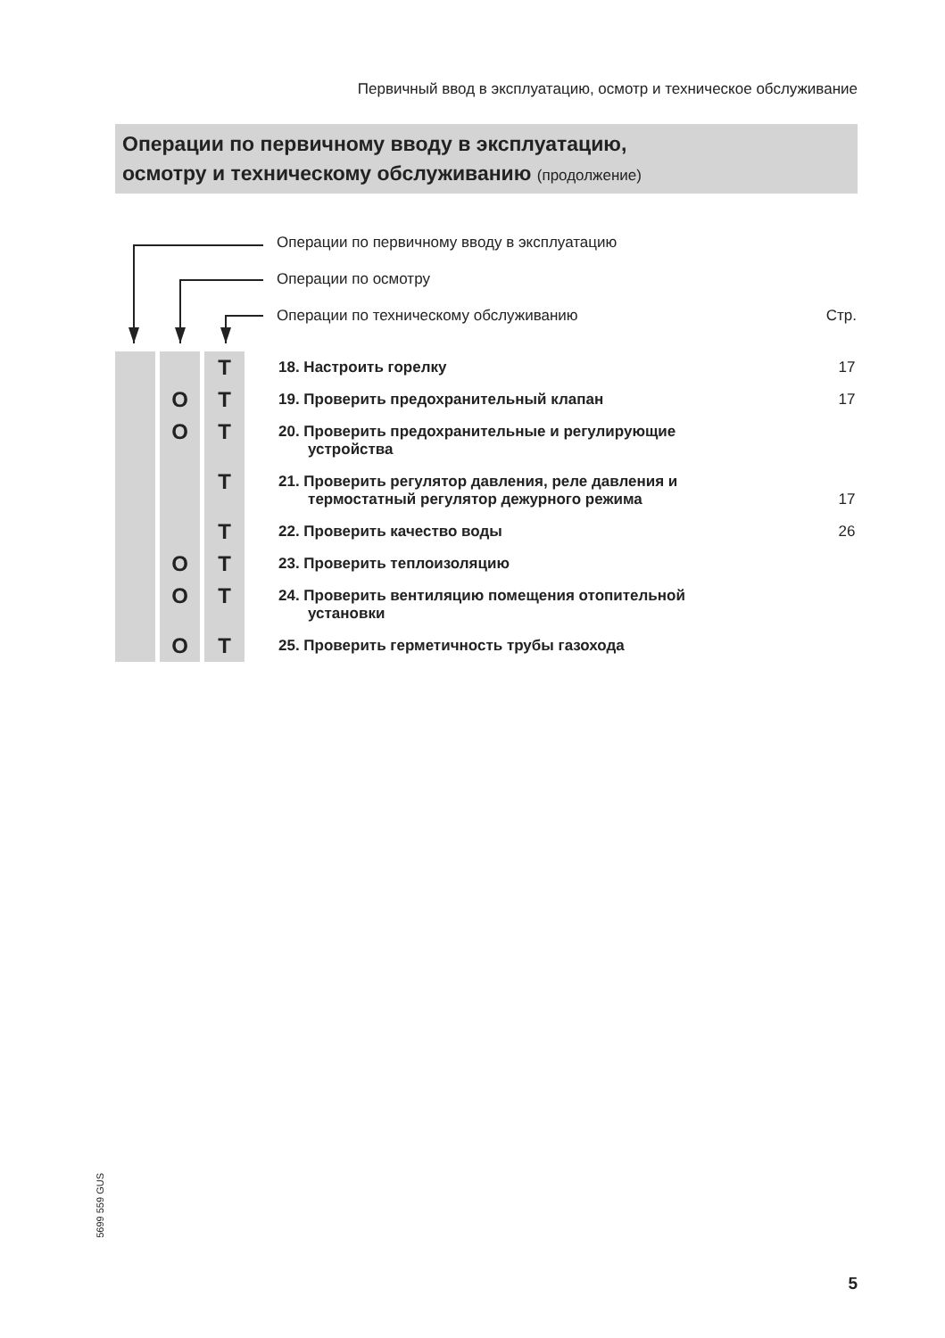Первичный ввод в эксплуатацию, осмотр и техническое обслуживание
Операции по первичному вводу в эксплуатацию,
осмотру и техническому обслуживанию (продолжение)
Операции по первичному вводу в эксплуатацию
Операции по осмотру
Операции по техническому обслуживанию Стр.
| | | Т | | 18. Настроить горелку | 17 |
| | O | Т | | 19. Проверить предохранительный клапан | 17 |
| | O | Т | | 20. Проверить предохранительные и регулирующие устройства | |
| | | Т | | 21. Проверить регулятор давления, реле давления и термостатный регулятор дежурного режима | 17 |
| | | Т | | 22. Проверить качество воды | 26 |
| | O | Т | | 23. Проверить теплоизоляцию | |
| | O | Т | | 24. Проверить вентиляцию помещения отопительной установки | |
| | O | Т | | 25. Проверить герметичность трубы газохода | |
5699 559 GUS
5